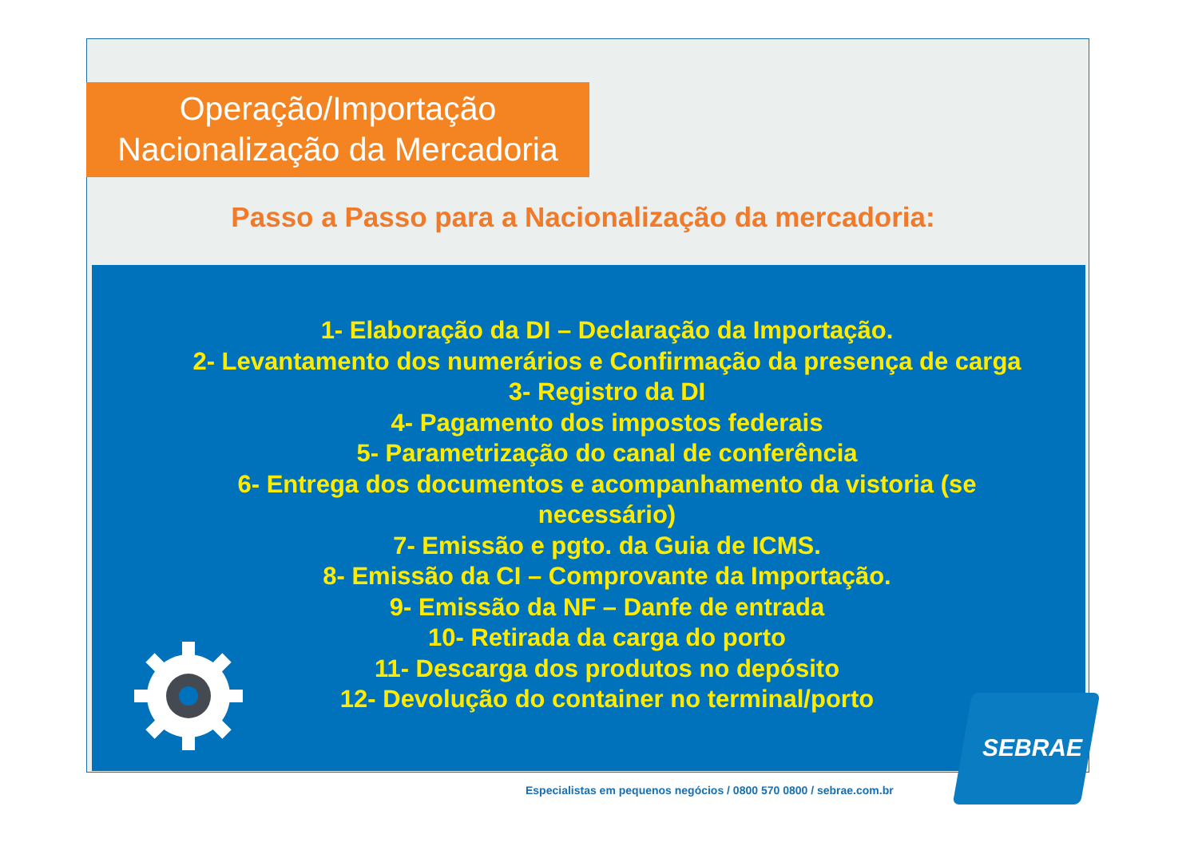Operação/Importação
Nacionalização da Mercadoria
Passo a Passo para a Nacionalização da mercadoria:
1- Elaboração da DI – Declaração da Importação.
2- Levantamento dos numerários e Confirmação da presença de carga
3- Registro da DI
4- Pagamento dos impostos federais
5- Parametrização do canal de conferência
6- Entrega dos documentos e acompanhamento da vistoria (se necessário)
7- Emissão e pgto. da Guia de ICMS.
8- Emissão da CI – Comprovante da Importação.
9- Emissão da NF – Danfe de entrada
10- Retirada da carga do porto
11- Descarga dos produtos no depósito
12- Devolução do container no terminal/porto
Especialistas em pequenos negócios / 0800 570 0800 / sebrae.com.br
SEBRAE